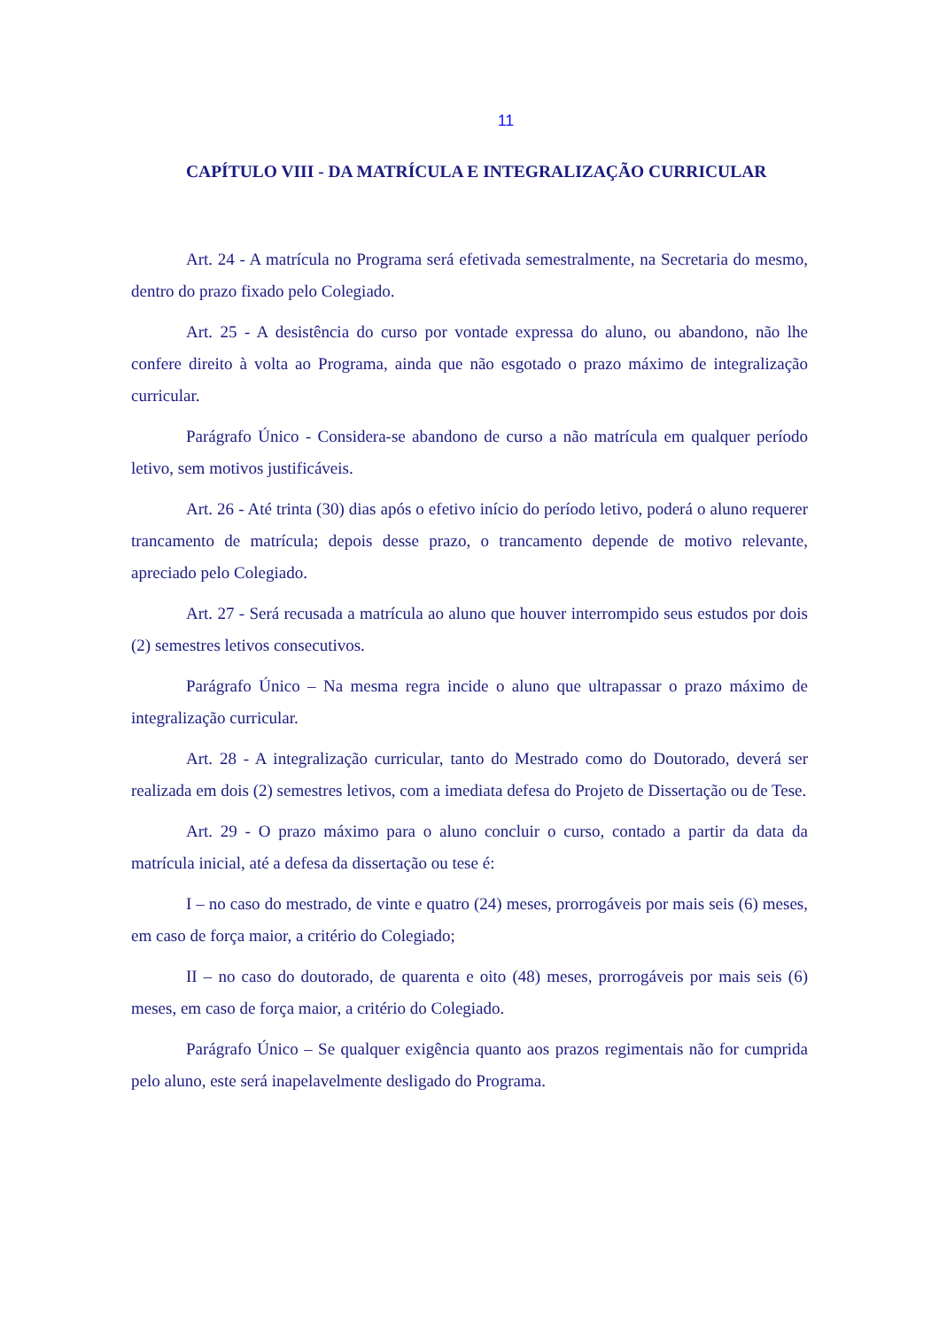11
CAPÍTULO VIII - DA MATRÍCULA E INTEGRALIZAÇÃO CURRICULAR
Art. 24 - A matrícula no Programa será efetivada semestralmente, na Secretaria do mesmo, dentro do prazo fixado pelo Colegiado.
Art. 25 - A desistência do curso por vontade expressa do aluno, ou abandono, não lhe confere direito à volta ao Programa, ainda que não esgotado o prazo máximo de integralização curricular.
Parágrafo Único - Considera-se abandono de curso a não matrícula em qualquer período letivo, sem motivos justificáveis.
Art. 26 - Até trinta (30) dias após o efetivo início do período letivo, poderá o aluno requerer trancamento de matrícula; depois desse prazo, o trancamento depende de motivo relevante, apreciado pelo Colegiado.
Art. 27 - Será recusada a matrícula ao aluno que houver interrompido seus estudos por dois (2) semestres letivos consecutivos.
Parágrafo Único – Na mesma regra incide o aluno que ultrapassar o prazo máximo de integralização curricular.
Art. 28 - A integralização curricular, tanto do Mestrado como do Doutorado, deverá ser realizada em dois (2) semestres letivos, com a imediata defesa do Projeto de Dissertação ou de Tese.
Art. 29 - O prazo máximo para o aluno concluir o curso, contado a partir da data da matrícula inicial, até a defesa da dissertação ou tese é:
I – no caso do mestrado, de vinte e quatro (24) meses, prorrogáveis por mais seis (6) meses, em caso de força maior, a critério do Colegiado;
II – no caso do doutorado, de quarenta e oito (48) meses, prorrogáveis por mais seis (6) meses, em caso de força maior, a critério do Colegiado.
Parágrafo Único – Se qualquer exigência quanto aos prazos regimentais não for cumprida pelo aluno, este será inapelavelmente desligado do Programa.